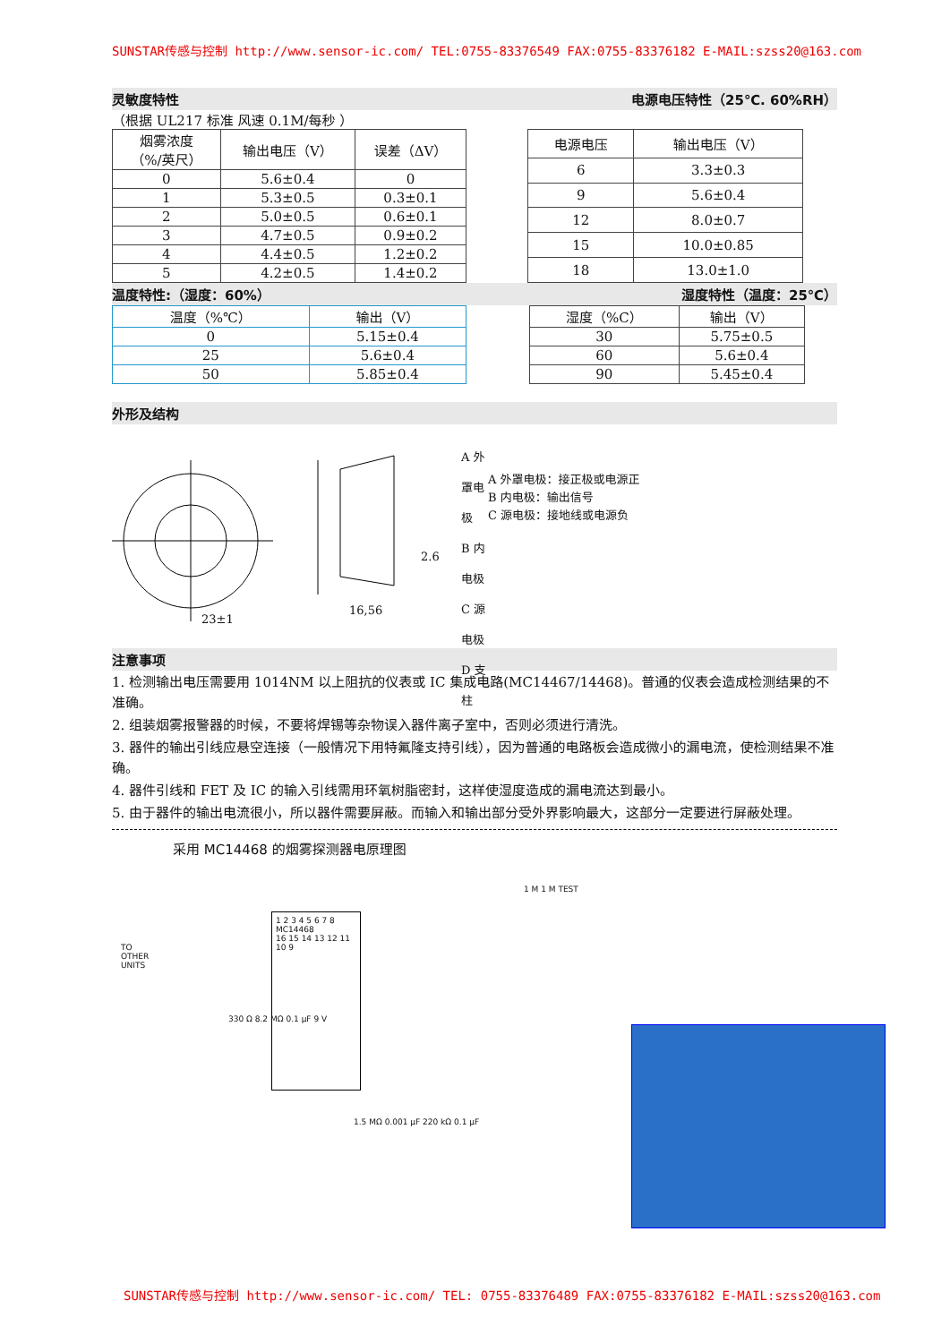SUNSTAR传感与控制 http://www.sensor-ic.com/ TEL:0755-83376549 FAX:0755-83376182 E-MAIL:szss20@163.com
灵敏度特性 电源电压特性（25℃. 60%RH）
（根据 UL217 标准 风速 0.1M/每秒 ）
| 烟雾浓度 （%/英尺） | 输出电压（V） | 误差（ΔV） |
| --- | --- | --- |
| 0 | 5.6±0.4 | 0 |
| 1 | 5.3±0.5 | 0.3±0.1 |
| 2 | 5.0±0.5 | 0.6±0.1 |
| 3 | 4.7±0.5 | 0.9±0.2 |
| 4 | 4.4±0.5 | 1.2±0.2 |
| 5 | 4.2±0.5 | 1.4±0.2 |
| 电源电压 | 输出电压（V） |
| --- | --- |
| 6 | 3.3±0.3 |
| 9 | 5.6±0.4 |
| 12 | 8.0±0.7 |
| 15 | 10.0±0.85 |
| 18 | 13.0±1.0 |
温度特性:（湿度：60%） 湿度特性（温度：25℃）
| 温度（%℃） | 输出（V） |
| --- | --- |
| 0 | 5.15±0.4 |
| 25 | 5.6±0.4 |
| 50 | 5.85±0.4 |
| 湿度（%C） | 输出（V） |
| --- | --- |
| 30 | 5.75±0.5 |
| 60 | 5.6±0.4 |
| 90 | 5.45±0.4 |
外形及结构
23±1
16,56
2.6
A 外罩电极
B 内电极
C 源电极
D 支柱
A 外罩电极：接正极或电源正
B 内电极：输出信号
C 源电极：接地线或电源负
注意事项
1. 检测输出电压需要用 1014NM 以上阻抗的仪表或 IC 集成电路(MC14467/14468)。普通的仪表会造成检测结果的不准确。
2. 组装烟雾报警器的时候，不要将焊锡等杂物误入器件离子室中，否则必须进行清洗。
3. 器件的输出引线应悬空连接（一般情况下用特氟隆支持引线），因为普通的电路板会造成微小的漏电流，使检测结果不准确。
4. 器件引线和 FET 及 IC 的输入引线需用环氧树脂密封，这样使湿度造成的漏电流达到最小。
5. 由于器件的输出电流很小，所以器件需要屏蔽。而输入和输出部分受外界影响最大，这部分一定要进行屏蔽处理。
采用 MC14468 的烟雾探测器电原理图
1 2 3 4 5 6 7 8
MC14468
16 15 14 13 12 11 10 9
TO
OTHER
UNITS
1 M 1 M TEST
330 Ω 8.2 MΩ 0.1 μF 9 V
1.5 MΩ 0.001 μF 220 kΩ 0.1 μF
SUNSTAR传感与控制 http://www.sensor-ic.com/ TEL: 0755-83376489 FAX:0755-83376182 E-MAIL:szss20@163.com